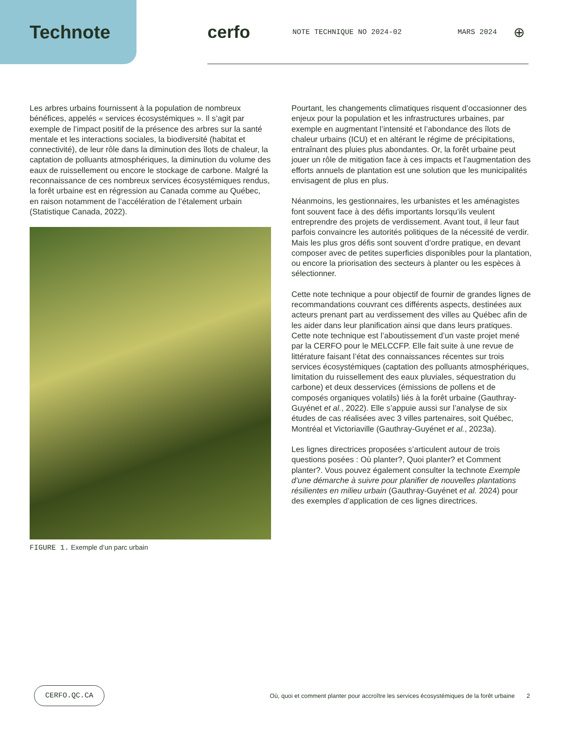Technote cerfo
NOTE TECHNIQUE NO 2024-02 MARS 2024
⊕
Les arbres urbains fournissent à la population de nombreux bénéfices, appelés « services écosystémiques ». Il s’agit par exemple de l’impact positif de la présence des arbres sur la santé mentale et les interactions sociales, la biodiversité (habitat et connectivité), de leur rôle dans la diminution des îlots de chaleur, la captation de polluants atmosphériques, la diminution du volume des eaux de ruissellement ou encore le stockage de carbone. Malgré la reconnaissance de ces nombreux services écosystémiques rendus, la forêt urbaine est en régression au Canada comme au Québec, en raison notamment de l’accélération de l’étalement urbain (Statistique Canada, 2022).
FIGURE 1. Exemple d’un parc urbain
Pourtant, les changements climatiques risquent d’occasionner des enjeux pour la population et les infrastructures urbaines, par exemple en augmentant l’intensité et l’abondance des îlots de chaleur urbains (ICU) et en altérant le régime de précipitations, entraînant des pluies plus abondantes. Or, la forêt urbaine peut jouer un rôle de mitigation face à ces impacts et l’augmentation des efforts annuels de plantation est une solution que les municipalités envisagent de plus en plus.
Néanmoins, les gestionnaires, les urbanistes et les aménagistes font souvent face à des défis importants lorsqu’ils veulent entreprendre des projets de verdissement. Avant tout, il leur faut parfois convaincre les autorités politiques de la nécessité de verdir. Mais les plus gros défis sont souvent d’ordre pratique, en devant composer avec de petites superficies disponibles pour la plantation, ou encore la priorisation des secteurs à planter ou les espèces à sélectionner.
Cette note technique a pour objectif de fournir de grandes lignes de recommandations couvrant ces différents aspects, destinées aux acteurs prenant part au verdissement des villes au Québec afin de les aider dans leur planification ainsi que dans leurs pratiques. Cette note technique est l’aboutissement d’un vaste projet mené par la CERFO pour le MELCCFP. Elle fait suite à une revue de littérature faisant l’état des connaissances récentes sur trois services écosystémiques (captation des polluants atmosphériques, limitation du ruissellement des eaux pluviales, séquestration du carbone) et deux desservices (émissions de pollens et de composés organiques volatils) liés à la forêt urbaine (Gauthray-Guyénet et al., 2022). Elle s’appuie aussi sur l’analyse de six études de cas réalisées avec 3 villes partenaires, soit Québec, Montréal et Victoriaville (Gauthray-Guyénet et al., 2023a).
Les lignes directrices proposées s’articulent autour de trois questions posées : Où planter?, Quoi planter? et Comment planter?. Vous pouvez également consulter la technote Exemple d’une démarche à suivre pour planifier de nouvelles plantations résilientes en milieu urbain (Gauthray-Guyénet et al. 2024) pour des exemples d’application de ces lignes directrices.
CERFO.QC.CA Où, quoi et comment planter pour accroître les services écosystémiques de la forêt urbaine 2